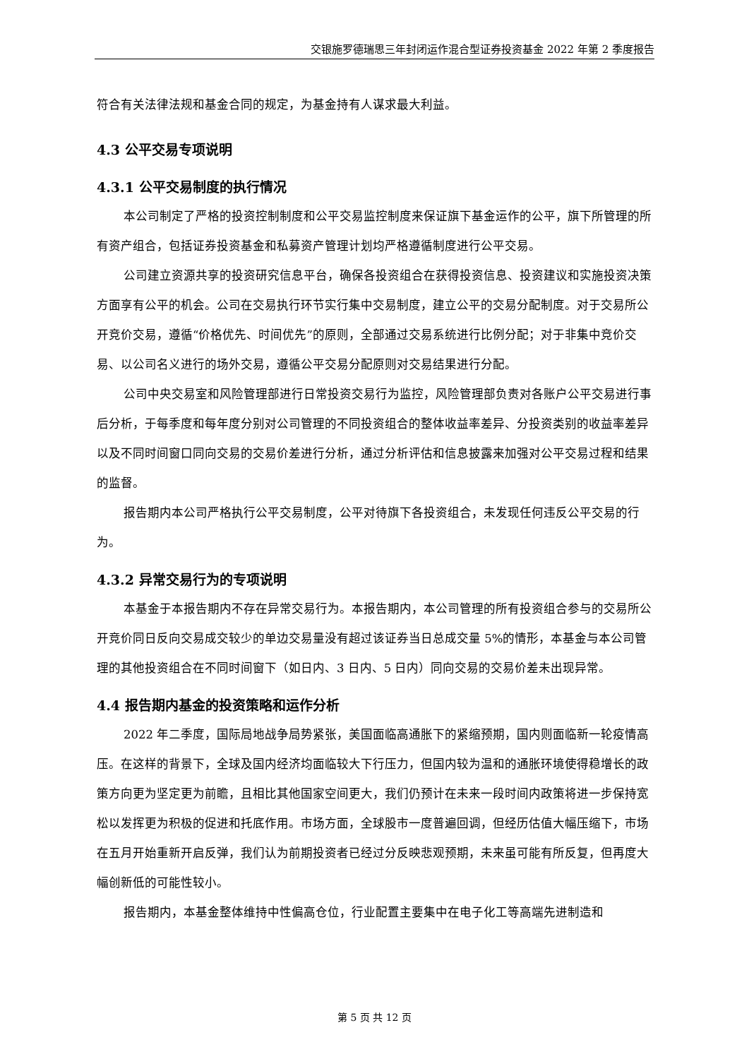交银施罗德瑞思三年封闭运作混合型证券投资基金 2022 年第 2 季度报告
符合有关法律法规和基金合同的规定，为基金持有人谋求最大利益。
4.3 公平交易专项说明
4.3.1 公平交易制度的执行情况
本公司制定了严格的投资控制制度和公平交易监控制度来保证旗下基金运作的公平，旗下所管理的所有资产组合，包括证券投资基金和私募资产管理计划均严格遵循制度进行公平交易。
公司建立资源共享的投资研究信息平台，确保各投资组合在获得投资信息、投资建议和实施投资决策方面享有公平的机会。公司在交易执行环节实行集中交易制度，建立公平的交易分配制度。对于交易所公开竞价交易，遵循“价格优先、时间优先”的原则，全部通过交易系统进行比例分配；对于非集中竞价交易、以公司名义进行的场外交易，遵循公平交易分配原则对交易结果进行分配。
公司中央交易室和风险管理部进行日常投资交易行为监控，风险管理部负责对各账户公平交易进行事后分析，于每季度和每年度分别对公司管理的不同投资组合的整体收益率差异、分投资类别的收益率差异以及不同时间窗口同向交易的交易价差进行分析，通过分析评估和信息披露来加强对公平交易过程和结果的监督。
报告期内本公司严格执行公平交易制度，公平对待旗下各投资组合，未发现任何违反公平交易的行为。
4.3.2 异常交易行为的专项说明
本基金于本报告期内不存在异常交易行为。本报告期内，本公司管理的所有投资组合参与的交易所公开竞价同日反向交易成交较少的单边交易量没有超过该证券当日总成交量 5%的情形，本基金与本公司管理的其他投资组合在不同时间窗下（如日内、3 日内、5 日内）同向交易的交易价差未出现异常。
4.4 报告期内基金的投资策略和运作分析
2022 年二季度，国际局地战争局势紧张，美国面临高通胀下的紧缩预期，国内则面临新一轮疫情高压。在这样的背景下，全球及国内经济均面临较大下行压力，但国内较为温和的通胀环境使得稳增长的政策方向更为坚定更为前瞻，且相比其他国家空间更大，我们仍预计在未来一段时间内政策将进一步保持宽松以发挥更为积极的促进和托底作用。市场方面，全球股市一度普遍回调，但经历估值大幅压缩下，市场在五月开始重新开启反弹，我们认为前期投资者已经过分反映悲观预期，未来虽可能有所反复，但再度大幅创新低的可能性较小。
报告期内，本基金整体维持中性偏高仓位，行业配置主要集中在电子化工等高端先进制造和
第 5 页 共 12 页